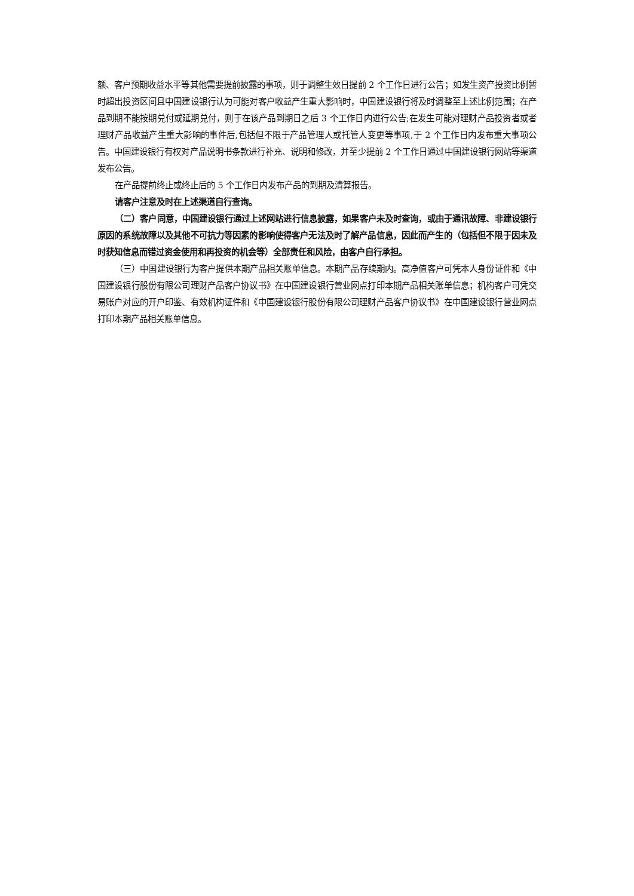额、客户预期收益水平等其他需要提前披露的事项，则于调整生效日提前 2 个工作日进行公告；如发生资产投资比例暂时超出投资区间且中国建设银行认为可能对客户收益产生重大影响时，中国建设银行将及时调整至上述比例范围；在产品到期不能按期兑付或延期兑付，则于在该产品到期日之后 3 个工作日内进行公告;在发生可能对理财产品投资者或者理财产品收益产生重大影响的事件后,包括但不限于产品管理人或托管人变更等事项,于 2 个工作日内发布重大事项公告。中国建设银行有权对产品说明书条款进行补充、说明和修改，并至少提前 2 个工作日通过中国建设银行网站等渠道发布公告。
在产品提前终止或终止后的 5 个工作日内发布产品的到期及清算报告。
请客户注意及时在上述渠道自行查询。
（二）客户同意，中国建设银行通过上述网站进行信息披露，如果客户未及时查询，或由于通讯故障、非建设银行原因的系统故障以及其他不可抗力等因素的影响使得客户无法及时了解产品信息，因此而产生的（包括但不限于因未及时获知信息而错过资金使用和再投资的机会等）全部责任和风险，由客户自行承担。
（三）中国建设银行为客户提供本期产品相关账单信息。本期产品存续期内。高净值客户可凭本人身份证件和《中国建设银行股份有限公司理财产品客户协议书》在中国建设银行营业网点打印本期产品相关账单信息；机构客户可凭交易账户对应的开户印鉴、有效机构证件和《中国建设银行股份有限公司理财产品客户协议书》在中国建设银行营业网点打印本期产品相关账单信息。